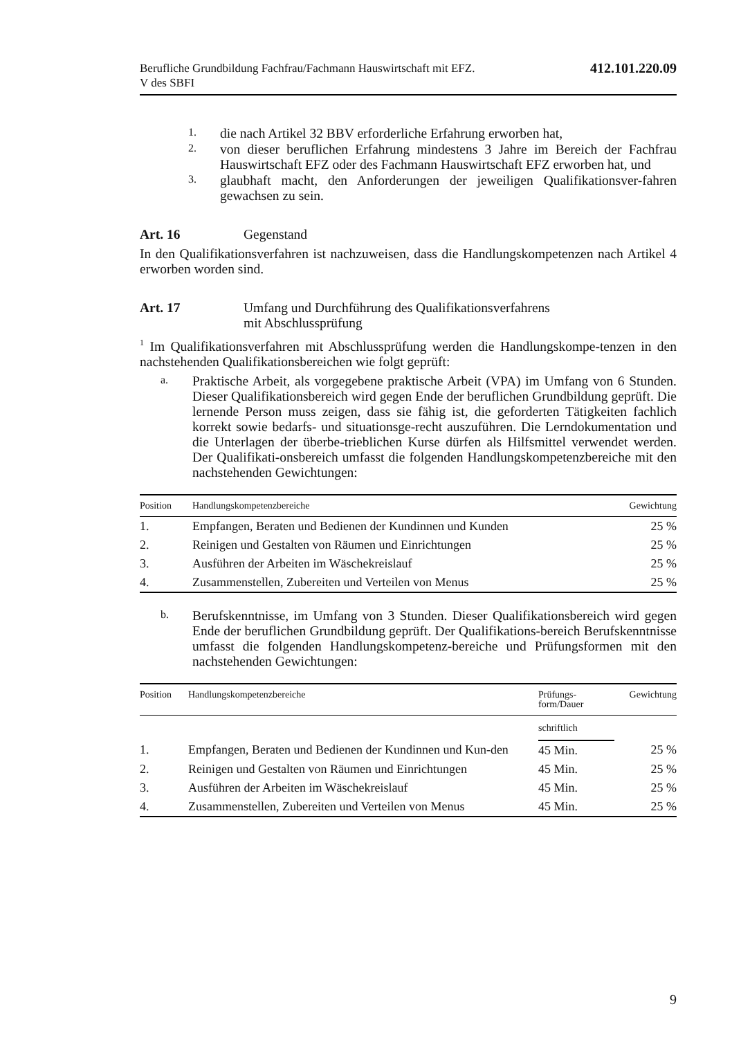Berufliche Grundbildung Fachfrau/Fachmann Hauswirtschaft mit EFZ.
V des SBFI
412.101.220.09
1.
die nach Artikel 32 BBV erforderliche Erfahrung erworben hat,
2.
von dieser beruflichen Erfahrung mindestens 3 Jahre im Bereich der Fachfrau Hauswirtschaft EFZ oder des Fachmann Hauswirtschaft EFZ erworben hat, und
3.
glaubhaft macht, den Anforderungen der jeweiligen Qualifikationsver-fahren gewachsen zu sein.
Art. 16 Gegenstand
In den Qualifikationsverfahren ist nachzuweisen, dass die Handlungskompetenzen nach Artikel 4 erworben worden sind.
Art. 17 Umfang und Durchführung des Qualifikationsverfahrens
mit Abschlussprüfung
<sup>1</sup> Im Qualifikationsverfahren mit Abschlussprüfung werden die Handlungskompe-tenzen in den nachstehenden Qualifikationsbereichen wie folgt geprüft:
a.
Praktische Arbeit, als vorgegebene praktische Arbeit (VPA) im Umfang von 6 Stunden. Dieser Qualifikationsbereich wird gegen Ende der beruflichen Grundbildung geprüft. Die lernende Person muss zeigen, dass sie fähig ist, die geforderten Tätigkeiten fachlich korrekt sowie bedarfs- und situationsge-recht auszuführen. Die Lerndokumentation und die Unterlagen der überbe-trieblichen Kurse dürfen als Hilfsmittel verwendet werden. Der Qualifikati-onsbereich umfasst die folgenden Handlungskompetenzbereiche mit den nachstehenden Gewichtungen:
| Position | Handlungskompetenzbereiche | Gewichtung |
| --- | --- | --- |
| 1. | Empfangen, Beraten und Bedienen der Kundinnen und Kunden | 25 % |
| 2. | Reinigen und Gestalten von Räumen und Einrichtungen | 25 % |
| 3. | Ausführen der Arbeiten im Wäschekreislauf | 25 % |
| 4. | Zusammenstellen, Zubereiten und Verteilen von Menus | 25 % |
b.
Berufskenntnisse, im Umfang von 3 Stunden. Dieser Qualifikationsbereich wird gegen Ende der beruflichen Grundbildung geprüft. Der Qualifikations-bereich Berufskenntnisse umfasst die folgenden Handlungskompetenz-bereiche und Prüfungsformen mit den nachstehenden Gewichtungen:
| Position | Handlungskompetenzbereiche | Prüfungs- form/Dauer | Gewichtung |
| --- | --- | --- | --- |
| | | schriftlich | |
| 1. | Empfangen, Beraten und Bedienen der Kundinnen und Kun-den | 45 Min. | 25 % |
| 2. | Reinigen und Gestalten von Räumen und Einrichtungen | 45 Min. | 25 % |
| 3. | Ausführen der Arbeiten im Wäschekreislauf | 45 Min. | 25 % |
| 4. | Zusammenstellen, Zubereiten und Verteilen von Menus | 45 Min. | 25 % |
9